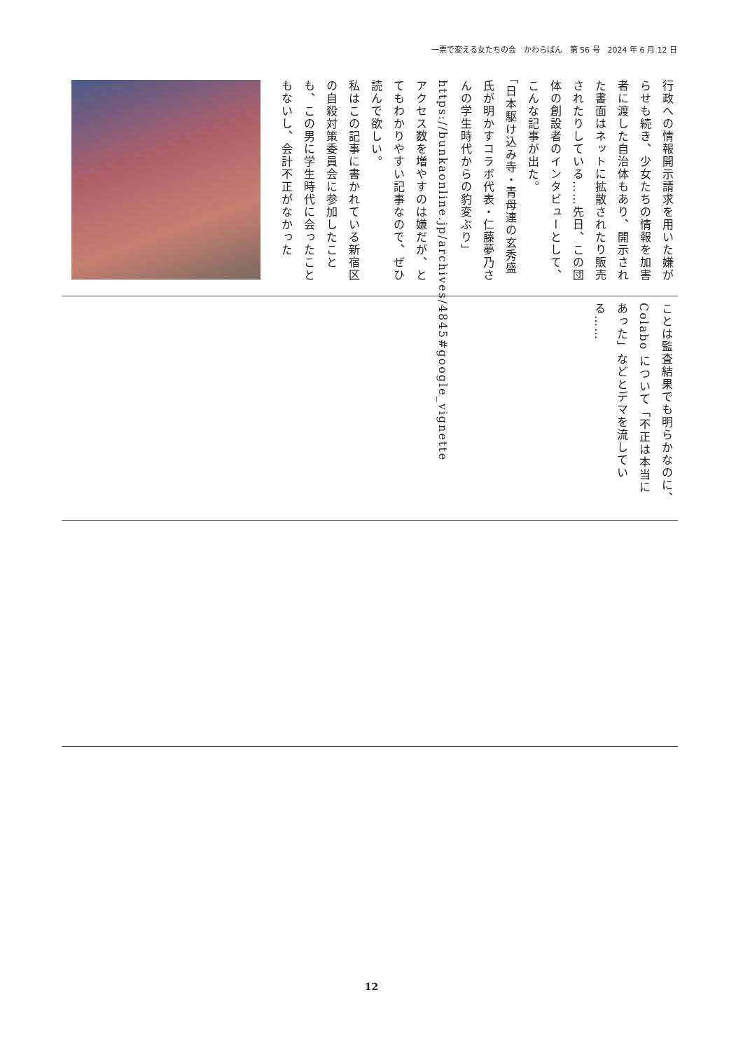一票で変える女たちの会　かわらばん　第 56 号　2024 年 6 月 12 日
行政への情報開示請求を用いた嫌がらせも続き、少女たちの情報を加害者に渡した自治体もあり、開示された書面はネットに拡散されたり販売されたりしている……先日、この団体の創設者のインタビューとして、こんな記事が出た。
「日本駆け込み寺・青母連の玄秀盛氏が明かすコラボ代表・仁藤夢乃さんの学生時代からの豹変ぶり」
https://bunkaonline.jp/archives/4845#google_vignette
アクセス数を増やすのは嫌だが、とてもわかりやすい記事なので、ぜひ読んで欲しい。
私はこの記事に書かれている新宿区の自殺対策委員会に参加したことも、この男に学生時代に会ったこともないし、会計不正がなかった
ことは監査結果でも明らかなのに、Colabo について「不正は本当にあった」などとデマを流している……
12